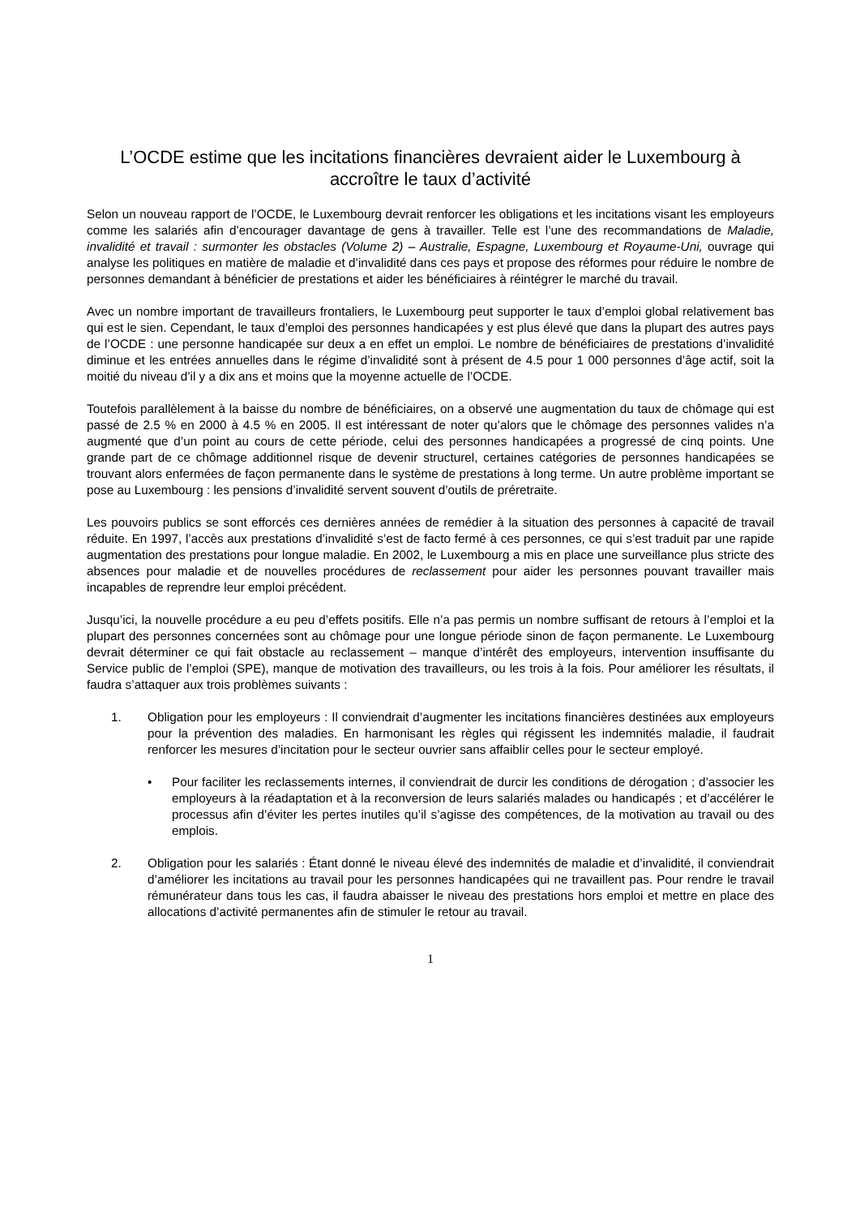L’OCDE estime que les incitations financières devraient aider le Luxembourg à accroître le taux d’activité
Selon un nouveau rapport de l’OCDE, le Luxembourg devrait renforcer les obligations et les incitations visant les employeurs comme les salariés afin d’encourager davantage de gens à travailler. Telle est l’une des recommandations de Maladie, invalidité et travail : surmonter les obstacles (Volume 2) – Australie, Espagne, Luxembourg et Royaume-Uni, ouvrage qui analyse les politiques en matière de maladie et d’invalidité dans ces pays et propose des réformes pour réduire le nombre de personnes demandant à bénéficier de prestations et aider les bénéficiaires à réintégrer le marché du travail.
Avec un nombre important de travailleurs frontaliers, le Luxembourg peut supporter le taux d’emploi global relativement bas qui est le sien. Cependant, le taux d’emploi des personnes handicapées y est plus élevé que dans la plupart des autres pays de l’OCDE : une personne handicapée sur deux a en effet un emploi. Le nombre de bénéficiaires de prestations d’invalidité diminue et les entrées annuelles dans le régime d’invalidité sont à présent de 4.5 pour 1 000 personnes d’âge actif, soit la moitié du niveau d’il y a dix ans et moins que la moyenne actuelle de l’OCDE.
Toutefois parallèlement à la baisse du nombre de bénéficiaires, on a observé une augmentation du taux de chômage qui est passé de 2.5 % en 2000 à 4.5 % en 2005. Il est intéressant de noter qu’alors que le chômage des personnes valides n’a augmenté que d’un point au cours de cette période, celui des personnes handicapées a progressé de cinq points. Une grande part de ce chômage additionnel risque de devenir structurel, certaines catégories de personnes handicapées se trouvant alors enfermées de façon permanente dans le système de prestations à long terme. Un autre problème important se pose au Luxembourg : les pensions d’invalidité servent souvent d’outils de préretraite.
Les pouvoirs publics se sont efforcés ces dernières années de remédier à la situation des personnes à capacité de travail réduite. En 1997, l’accès aux prestations d’invalidité s’est de facto fermé à ces personnes, ce qui s’est traduit par une rapide augmentation des prestations pour longue maladie. En 2002, le Luxembourg a mis en place une surveillance plus stricte des absences pour maladie et de nouvelles procédures de reclassement pour aider les personnes pouvant travailler mais incapables de reprendre leur emploi précédent.
Jusqu’ici, la nouvelle procédure a eu peu d’effets positifs. Elle n’a pas permis un nombre suffisant de retours à l’emploi et la plupart des personnes concernées sont au chômage pour une longue période sinon de façon permanente. Le Luxembourg devrait déterminer ce qui fait obstacle au reclassement – manque d’intérêt des employeurs, intervention insuffisante du Service public de l’emploi (SPE), manque de motivation des travailleurs, ou les trois à la fois. Pour améliorer les résultats, il faudra s’attaquer aux trois problèmes suivants :
1. Obligation pour les employeurs : Il conviendrait d’augmenter les incitations financières destinées aux employeurs pour la prévention des maladies. En harmonisant les règles qui régissent les indemnités maladie, il faudrait renforcer les mesures d’incitation pour le secteur ouvrier sans affaiblir celles pour le secteur employé.
• Pour faciliter les reclassements internes, il conviendrait de durcir les conditions de dérogation ; d’associer les employeurs à la réadaptation et à la reconversion de leurs salariés malades ou handicapés ; et d’accélérer le processus afin d’éviter les pertes inutiles qu’il s’agisse des compétences, de la motivation au travail ou des emplois.
2. Obligation pour les salariés : Étant donné le niveau élevé des indemnités de maladie et d’invalidité, il conviendrait d’améliorer les incitations au travail pour les personnes handicapées qui ne travaillent pas. Pour rendre le travail rémunérateur dans tous les cas, il faudra abaisser le niveau des prestations hors emploi et mettre en place des allocations d’activité permanentes afin de stimuler le retour au travail.
1